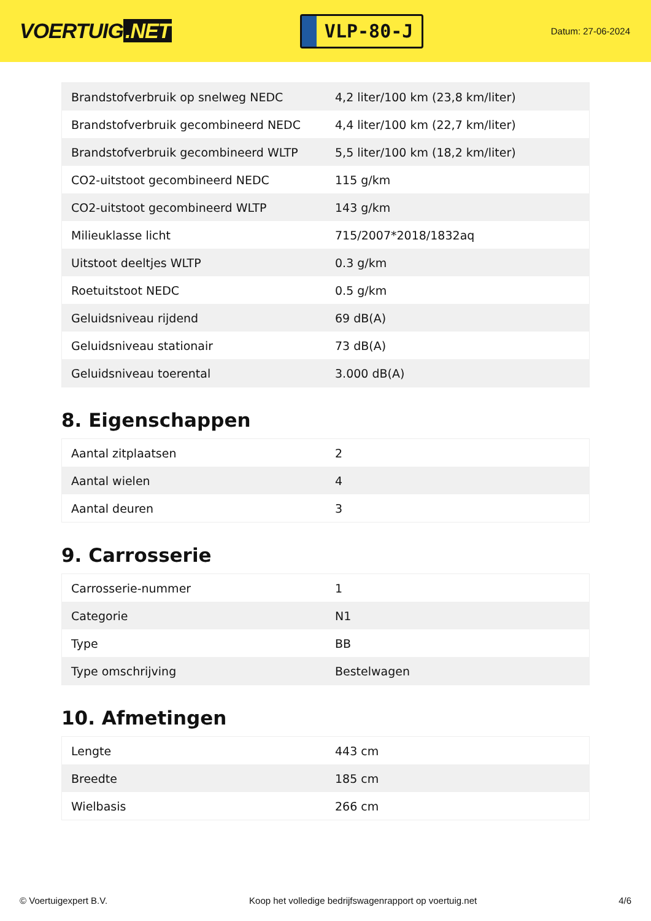VOERTUIG.NET
VLP-80-J
Datum: 27-06-2024
| Brandstofverbruik op snelweg NEDC | 4,2 liter/100 km (23,8 km/liter) |
| Brandstofverbruik gecombineerd NEDC | 4,4 liter/100 km (22,7 km/liter) |
| Brandstofverbruik gecombineerd WLTP | 5,5 liter/100 km (18,2 km/liter) |
| CO2-uitstoot gecombineerd NEDC | 115 g/km |
| CO2-uitstoot gecombineerd WLTP | 143 g/km |
| Milieuklasse licht | 715/2007*2018/1832aq |
| Uitstoot deeltjes WLTP | 0.3 g/km |
| Roetuitstoot NEDC | 0.5 g/km |
| Geluidsniveau rijdend | 69 dB(A) |
| Geluidsniveau stationair | 73 dB(A) |
| Geluidsniveau toerental | 3.000 dB(A) |
8. Eigenschappen
| Aantal zitplaatsen | 2 |
| Aantal wielen | 4 |
| Aantal deuren | 3 |
9. Carrosserie
| Carrosserie-nummer | 1 |
| Categorie | N1 |
| Type | BB |
| Type omschrijving | Bestelwagen |
10. Afmetingen
| Lengte | 443 cm |
| Breedte | 185 cm |
| Wielbasis | 266 cm |
© Voertuigexpert B.V. Koop het volledige bedrijfswagenrapport op voertuig.net 4/6